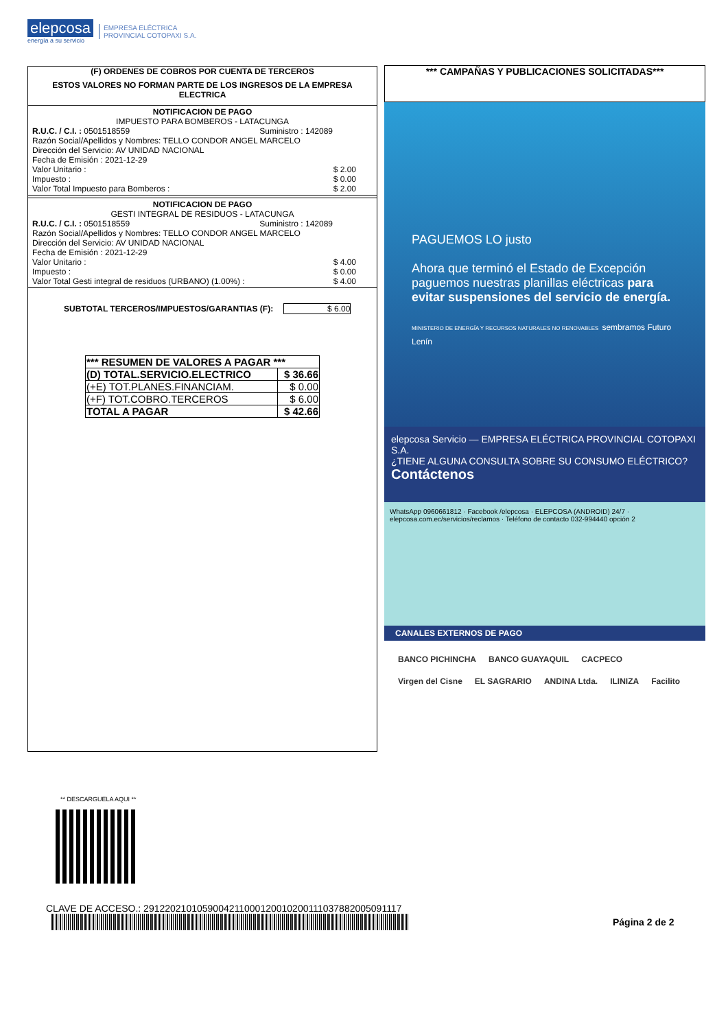elepcosa
energía a su servicio
EMPRESA ELÉCTRICA
PROVINCIAL COTOPAXI S.A.
(F) ORDENES DE COBROS POR CUENTA DE TERCEROS
ESTOS VALORES NO FORMAN PARTE DE LOS INGRESOS DE LA EMPRESA ELECTRICA
NOTIFICACION DE PAGO
IMPUESTO PARA BOMBEROS - LATACUNGA
R.U.C. / C.I. : 0501518559 Suministro : 142089
Razón Social/Apellidos y Nombres: TELLO CONDOR ANGEL MARCELO
Dirección del Servicio: AV UNIDAD NACIONAL
Fecha de Emisión : 2021-12-29
Valor Unitario : $ 2.00
Impuesto : $ 0.00
Valor Total Impuesto para Bomberos : $ 2.00
NOTIFICACION DE PAGO
GESTI INTEGRAL DE RESIDUOS - LATACUNGA
R.U.C. / C.I. : 0501518559 Suministro : 142089
Razón Social/Apellidos y Nombres: TELLO CONDOR ANGEL MARCELO
Dirección del Servicio: AV UNIDAD NACIONAL
Fecha de Emisión : 2021-12-29
Valor Unitario : $ 4.00
Impuesto : $ 0.00
Valor Total Gesti integral de residuos (URBANO) (1.00%) : $ 4.00
SUBTOTAL TERCEROS/IMPUESTOS/GARANTIAS (F): $ 6.00
| *** RESUMEN DE VALORES A PAGAR *** | |
| (D) TOTAL.SERVICIO.ELECTRICO | $ 36.66 |
| (+E) TOT.PLANES.FINANCIAM. | $ 0.00 |
| (+F) TOT.COBRO.TERCEROS | $ 6.00 |
| TOTAL A PAGAR | $ 42.66 |
*** CAMPAÑAS Y PUBLICACIONES SOLICITADAS***
PAGUEMOS LO justo
Ahora que terminó el Estado de Excepción paguemos nuestras planillas eléctricas para evitar suspensiones del servicio de energía.
MINISTERIO DE ENERGÍA Y RECURSOS NATURALES NO RENOVABLES sembramos Futuro Lenín
elepcosa Servicio — EMPRESA ELÉCTRICA PROVINCIAL COTOPAXI S.A.
¿TIENE ALGUNA CONSULTA SOBRE SU CONSUMO ELÉCTRICO? Contáctenos
WhatsApp 0960661812 · Facebook /elepcosa · ELEPCOSA (ANDROID) 24/7 · elepcosa.com.ec/servicios/reclamos · Teléfono de contacto 032-994440 opción 2
CANALES EXTERNOS DE PAGO
BANCO PICHINCHA BANCO GUAYAQUIL CACPECO Virgen del Cisne EL SAGRARIO ANDINA Ltda. ILINIZA Facilito
** DESCARGUELA AQUI **
CLAVE DE ACCESO.: 2912202101059004211000120010200111037882005091117
Página 2 de 2